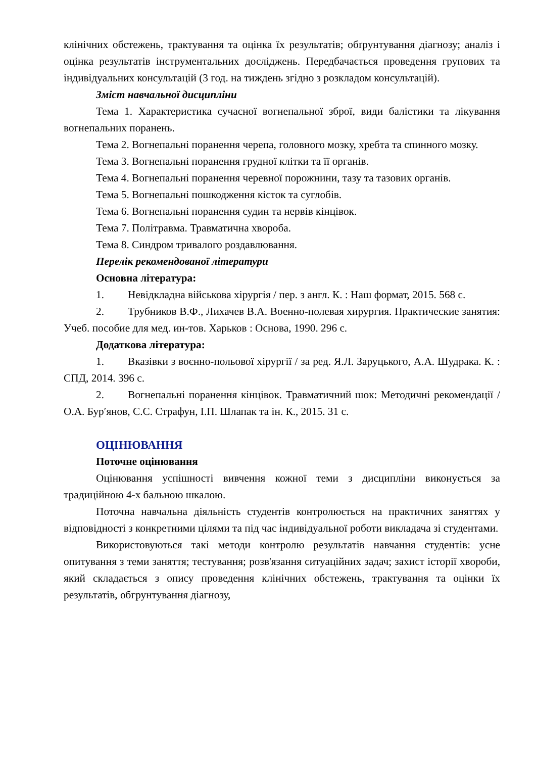клінічних обстежень, трактування та оцінка їх результатів; обґрунтування діагнозу; аналіз і оцінка результатів інструментальних досліджень. Передбачається проведення групових та індивідуальних консультацій (3 год. на тиждень згідно з розкладом консультацій).
Зміст навчальної дисципліни
Тема 1. Характеристика сучасної вогнепальної зброї, види балістики та лікування вогнепальних поранень.
Тема 2. Вогнепальні поранення черепа, головного мозку, хребта та спинного мозку.
Тема 3. Вогнепальні поранення грудної клітки та її органів.
Тема 4. Вогнепальні поранення черевної порожнини, тазу та тазових органів.
Тема 5. Вогнепальні пошкодження кісток та суглобів.
Тема 6. Вогнепальні поранення судин та нервів кінцівок.
Тема 7. Політравма. Травматична хвороба.
Тема 8. Синдром тривалого роздавлювання.
Перелік рекомендованої літератури
Основна література:
1. Невідкладна військова хірургія / пер. з англ. К. : Наш формат, 2015. 568 с.
2. Трубников В.Ф., Лихачев В.А. Военно-полевая хирургия. Практические занятия: Учеб. пособие для мед. ин-тов. Харьков : Основа, 1990. 296 с.
Додаткова література:
1. Вказівки з воєнно-польової хірургії / за ред. Я.Л. Заруцького, А.А. Шудрака. К. : СПД, 2014. 396 с.
2. Вогнепальні поранення кінцівок. Травматичний шок: Методичні рекомендації / О.А. Бур′янов, С.С. Страфун, І.П. Шлапак та ін. К., 2015. 31 с.
ОЦІНЮВАННЯ
Поточне оцінювання
Оцінювання успішності вивчення кожної теми з дисципліни виконується за традиційною 4-х бальною шкалою.
Поточна навчальна діяльність студентів контролюється на практичних заняттях у відповідності з конкретними цілями та під час індивідуальної роботи викладача зі студентами.
Використовуються такі методи контролю результатів навчання студентів: усне опитування з теми заняття; тестування; розв'язання ситуаційних задач; захист історії хвороби, який складається з опису проведення клінічних обстежень, трактування та оцінки їх результатів, обгрунтування діагнозу,